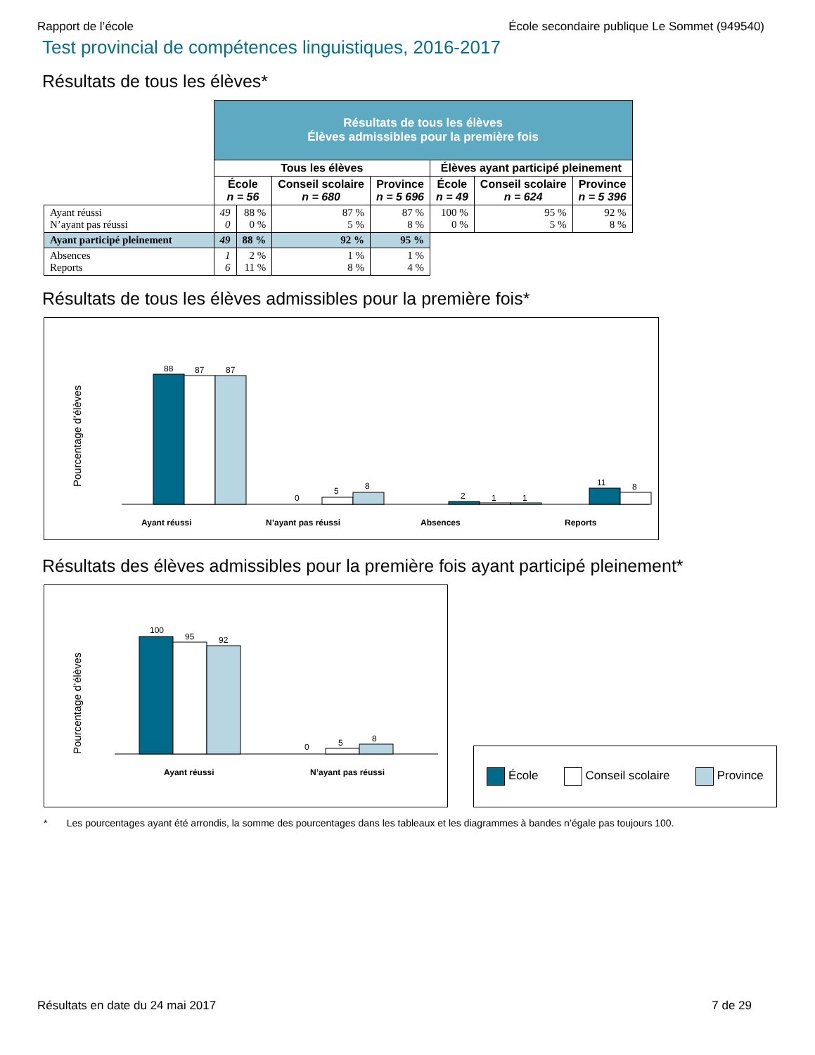Rapport de l’école École secondaire publique Le Sommet (949540)
Test provincial de compétences linguistiques, 2016-2017
Résultats de tous les élèves*
| | Résultats de tous les élèves Élèves admissibles pour la première fois | | | | | | |
| | Tous les élèves | | | | Élèves ayant participé pleinement | | |
| | École n = 56 | | Conseil scolaire n = 680 | Province n = 5 696 | École n = 49 | Conseil scolaire n = 624 | Province n = 5 396 |
| Ayant réussi N’ayant pas réussi | 49 0 | 88 % 0 % | 87 % 5 % | 87 % 8 % | 100 % 0 % | 95 % 5 % | 92 % 8 % |
| Ayant participé pleinement | 49 | 88 % | 92 % | 95 % | | | |
| Absences Reports | 1 6 | 2 % 11 % | 1 % 8 % | 1 % 4 % | | | |
Résultats de tous les élèves admissibles pour la première fois*
Pourcentage d’élèves
88
87
87
0
5
8
2
1
1
11
8
Ayant réussi
N’ayant pas réussi
Absences
Reports
Résultats des élèves admissibles pour la première fois ayant participé pleinement*
Pourcentage d’élèves
100
95
92
0
5
8
Ayant réussi
N’ayant pas réussi
École Conseil scolaire Province
* Les pourcentages ayant été arrondis, la somme des pourcentages dans les tableaux et les diagrammes à bandes n’égale pas toujours 100.
Résultats en date du 24 mai 2017 7 de 29